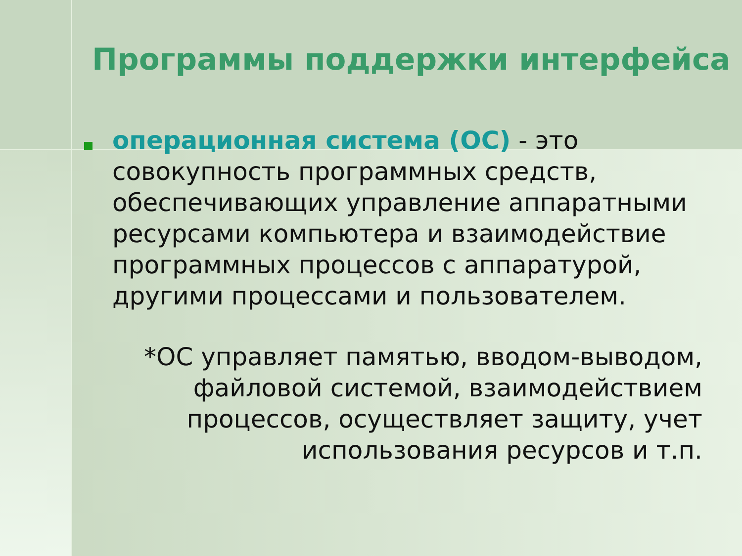Программы поддержки интерфейса
операционная система (ОС) - это совокупность программных средств, обеспечивающих управление аппаратными ресурсами компьютера и взаимодействие программных процессов с аппаратурой, другими процессами и пользователем.
*ОС управляет памятью, вводом-выводом,
файловой системой, взаимодействием
процессов, осуществляет защиту, учет
использования ресурсов и т.п.